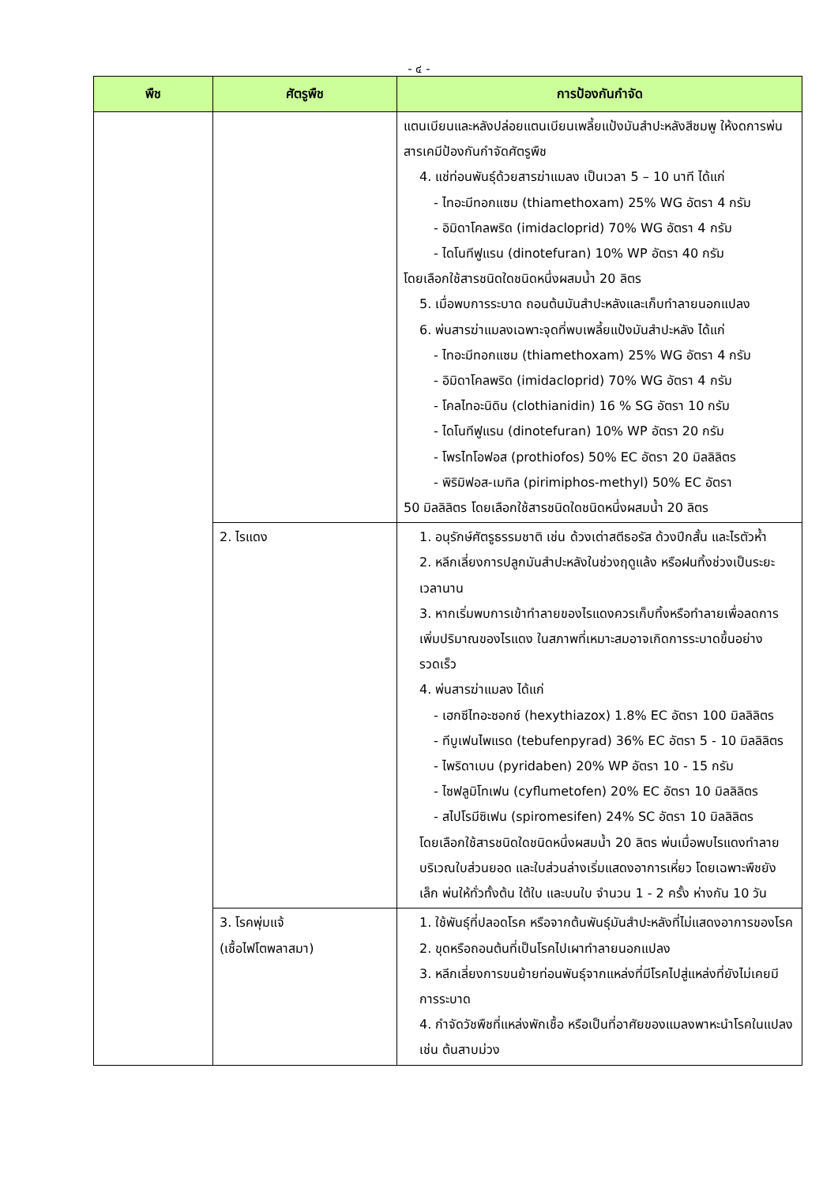- ๔ -
| พืช | ศัตรูพืช | การป้องกันกำจัด |
| --- | --- | --- |
| | | แตนเบียนและหลังปล่อยแตนเบียนเพลี้ยแป้งมันสำปะหลังสีชมพู ให้งดการพ่นสารเคมีป้องกันกำจัดศัตรูพืช 4. แช่ท่อนพันธุ์ด้วยสารฆ่าแมลง เป็นเวลา 5 – 10 นาที ได้แก่ - ไทอะมีทอกแซม (thiamethoxam) 25% WG อัตรา 4 กรัม - อิมิดาโคลพริด (imidacloprid) 70% WG อัตรา 4 กรัม - ไดโนทีฟูแรน (dinotefuran) 10% WP อัตรา 40 กรัม โดยเลือกใช้สารชนิดใดชนิดหนึ่งผสมน้ำ 20 ลิตร 5. เมื่อพบการระบาด ถอนต้นมันสำปะหลังและเก็บทำลายนอกแปลง 6. พ่นสารฆ่าแมลงเฉพาะจุดที่พบเพลี้ยแป้งมันสำปะหลัง ได้แก่ - ไทอะมีทอกแซม (thiamethoxam) 25% WG อัตรา 4 กรัม - อิมิดาโคลพริด (imidacloprid) 70% WG อัตรา 4 กรัม - โคลไทอะนิดิน (clothianidin) 16 % SG อัตรา 10 กรัม - ไดโนทีฟูแรน (dinotefuran) 10% WP อัตรา 20 กรัม - โพรไทโอฟอส (prothiofos) 50% EC อัตรา 20 มิลลิลิตร - พิริมิฟอส-เมทิล (pirimiphos-methyl) 50% EC อัตรา 50 มิลลิลิตร โดยเลือกใช้สารชนิดใดชนิดหนึ่งผสมน้ำ 20 ลิตร |
| | 2. ไรแดง | 1. อนุรักษ์ศัตรูธรรมชาติ เช่น ด้วงเต่าสตีธอรัส ด้วงปีกสั้น และไรตัวห้ำ 2. หลีกเลี่ยงการปลูกมันสำปะหลังในช่วงฤดูแล้ง หรือฝนทิ้งช่วงเป็นระยะเวลานาน 3. หากเริ่มพบการเข้าทำลายของไรแดงควรเก็บทิ้งหรือทำลายเพื่อลดการเพิ่มปริมาณของไรแดง ในสภาพที่เหมาะสมอาจเกิดการระบาดขึ้นอย่างรวดเร็ว 4. พ่นสารฆ่าแมลง ได้แก่ - เฮกซีไทอะซอกซ์ (hexythiazox) 1.8% EC อัตรา 100 มิลลิลิตร - ทีบูเฟนไพแรด (tebufenpyrad) 36% EC อัตรา 5 - 10 มิลลิลิตร - ไพริดาเบน (pyridaben) 20% WP อัตรา 10 - 15 กรัม - ไซฟลูมิโทเฟน (cyflumetofen) 20% EC อัตรา 10 มิลลิลิตร - สไปโรมีซิเฟน (spiromesifen) 24% SC อัตรา 10 มิลลิลิตร โดยเลือกใช้สารชนิดใดชนิดหนึ่งผสมน้ำ 20 ลิตร พ่นเมื่อพบไรแดงทำลายบริเวณใบส่วนยอด และใบส่วนล่างเริ่มแสดงอาการเหี่ยว โดยเฉพาะพืชยังเล็ก พ่นให้ทั่วทั้งต้น ใต้ใบ และบนใบ จำนวน 1 - 2 ครั้ง ห่างกัน 10 วัน |
| | 3. โรคพุ่มแจ้ (เชื้อไฟโตพลาสมา) | 1. ใช้พันธุ์ที่ปลอดโรค หรือจากต้นพันธุ์มันสำปะหลังที่ไม่แสดงอาการของโรค 2. ขุดหรือถอนต้นที่เป็นโรคไปเผาทำลายนอกแปลง 3. หลีกเลี่ยงการขนย้ายท่อนพันธุ์จากแหล่งที่มีโรคไปสู่แหล่งที่ยังไม่เคยมีการระบาด 4. กำจัดวัชพืชที่แหล่งพักเชื้อ หรือเป็นที่อาศัยของแมลงพาหะนำโรคในแปลง เช่น ต้นสาบม่วง |